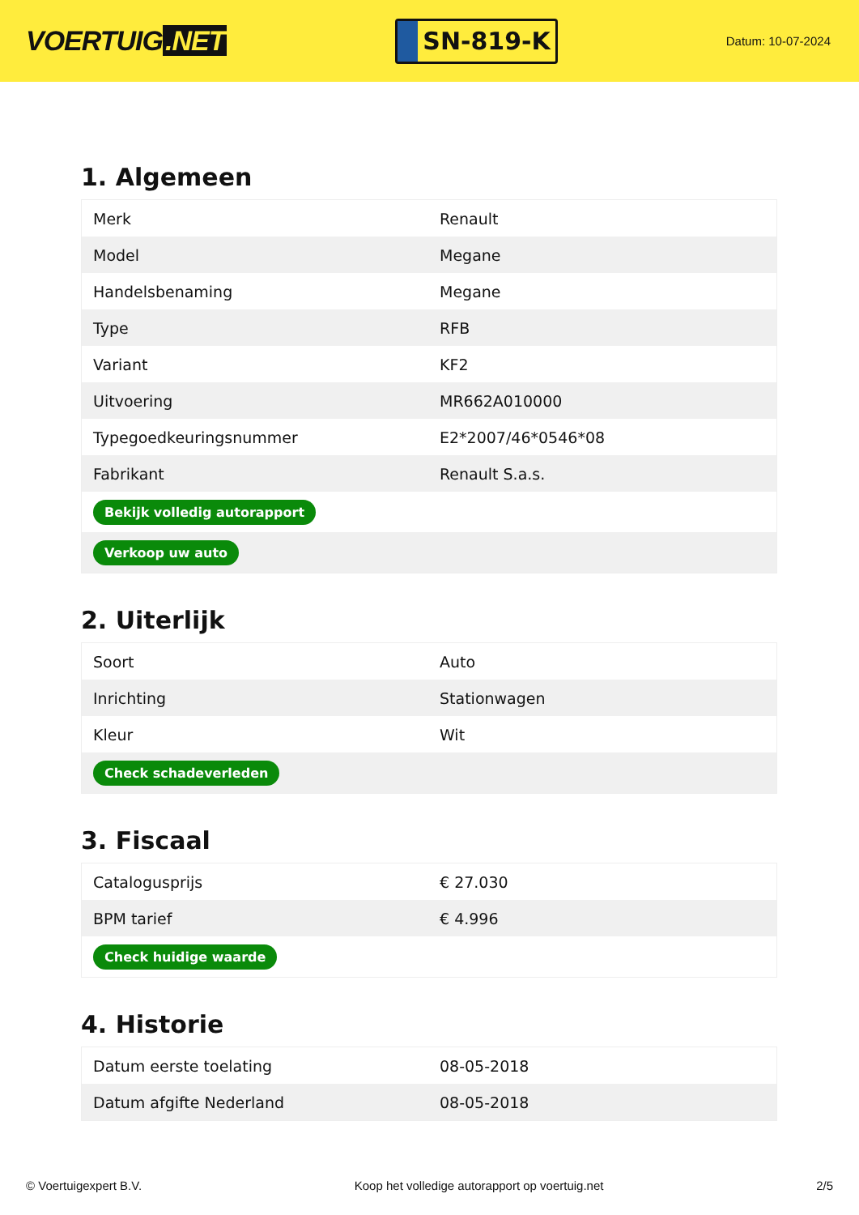VOERTUIG.NET
SN-819-K
Datum: 10-07-2024
1. Algemeen
| Merk | Renault |
| Model | Megane |
| Handelsbenaming | Megane |
| Type | RFB |
| Variant | KF2 |
| Uitvoering | MR662A010000 |
| Typegoedkeuringsnummer | E2*2007/46*0546*08 |
| Fabrikant | Renault S.a.s. |
| Bekijk volledig autorapport | |
| Verkoop uw auto | |
2. Uiterlijk
| Soort | Auto |
| Inrichting | Stationwagen |
| Kleur | Wit |
| Check schadeverleden | |
3. Fiscaal
| Catalogusprijs | € 27.030 |
| BPM tarief | € 4.996 |
| Check huidige waarde | |
4. Historie
| Datum eerste toelating | 08-05-2018 |
| Datum afgifte Nederland | 08-05-2018 |
© Voertuigexpert B.V. Koop het volledige autorapport op voertuig.net 2/5